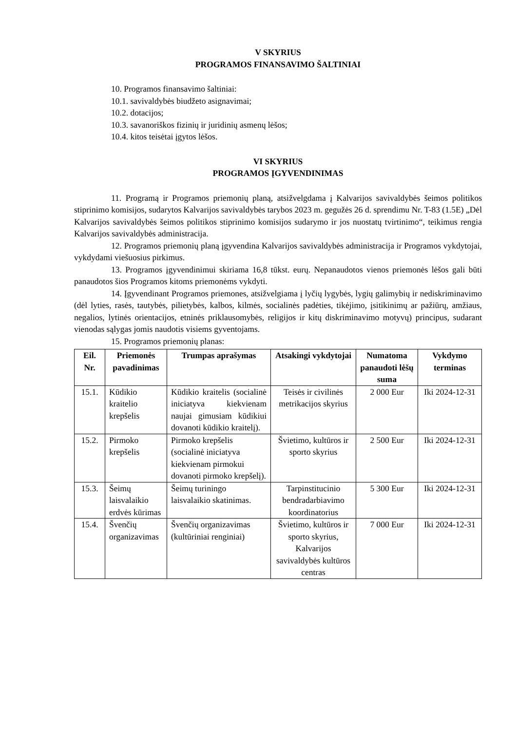V SKYRIUS
PROGRAMOS FINANSAVIMO ŠALTINIAI
10. Programos finansavimo šaltiniai:
10.1. savivaldybės biudžeto asignavimai;
10.2. dotacijos;
10.3. savanoriškos fizinių ir juridinių asmenų lėšos;
10.4. kitos teisėtai įgytos lėšos.
VI SKYRIUS
PROGRAMOS ĮGYVENDINIMAS
11. Programą ir Programos priemonių planą, atsižvelgdama į Kalvarijos savivaldybės šeimos politikos stiprinimo komisijos, sudarytos Kalvarijos savivaldybės tarybos 2023 m. gegužės 26 d. sprendimu Nr. T-83 (1.5E) „Dėl Kalvarijos savivaldybės šeimos politikos stiprinimo komisijos sudarymo ir jos nuostatų tvirtinimo“, teikimus rengia Kalvarijos savivaldybės administracija.
12. Programos priemonių planą įgyvendina Kalvarijos savivaldybės administracija ir Programos vykdytojai, vykdydami viešuosius pirkimus.
13. Programos įgyvendinimui skiriama 16,8 tūkst. eurų. Nepanaudotos vienos priemonės lėšos gali būti panaudotos šios Programos kitoms priemonėms vykdyti.
14. Įgyvendinant Programos priemones, atsižvelgiama į lyčių lygybės, lygių galimybių ir nediskriminavimo (dėl lyties, rasės, tautybės, pilietybės, kalbos, kilmės, socialinės padėties, tikėjimo, įsitikinimų ar pažiūrų, amžiaus, negalios, lytinės orientacijos, etninės priklausomybės, religijos ir kitų diskriminavimo motyvų) principus, sudarant vienodas sąlygas jomis naudotis visiems gyventojams.
15. Programos priemonių planas:
| Eil. Nr. | Priemonės pavadinimas | Trumpas aprašymas | Atsakingi vykdytojai | Numatoma panaudoti lėšų suma | Vykdymo terminas |
| --- | --- | --- | --- | --- | --- |
| 15.1. | Kūdikio kraitelio krepšelis | Kūdikio kraitelis (socialinė iniciatyva kiekvienam naujai gimusiam kūdikiui dovanoti kūdikio kraitelį). | Teisės ir civilinės metrikacijos skyrius | 2 000 Eur | Iki 2024-12-31 |
| 15.2. | Pirmoko krepšelis | Pirmoko krepšelis (socialinė iniciatyva kiekvienam pirmokui dovanoti pirmoko krepšelį). | Švietimo, kultūros ir sporto skyrius | 2 500 Eur | Iki 2024-12-31 |
| 15.3. | Šeimų laisvalaikio erdvės kūrimas | Šeimų turiningo laisvalaikio skatinimas. | Tarpinstitucinio bendradarbiavimo koordinatorius | 5 300 Eur | Iki 2024-12-31 |
| 15.4. | Švenčių organizavimas | Švenčių organizavimas (kultūriniai renginiai) | Švietimo, kultūros ir sporto skyrius, Kalvarijos savivaldybės kultūros centras | 7 000 Eur | Iki 2024-12-31 |